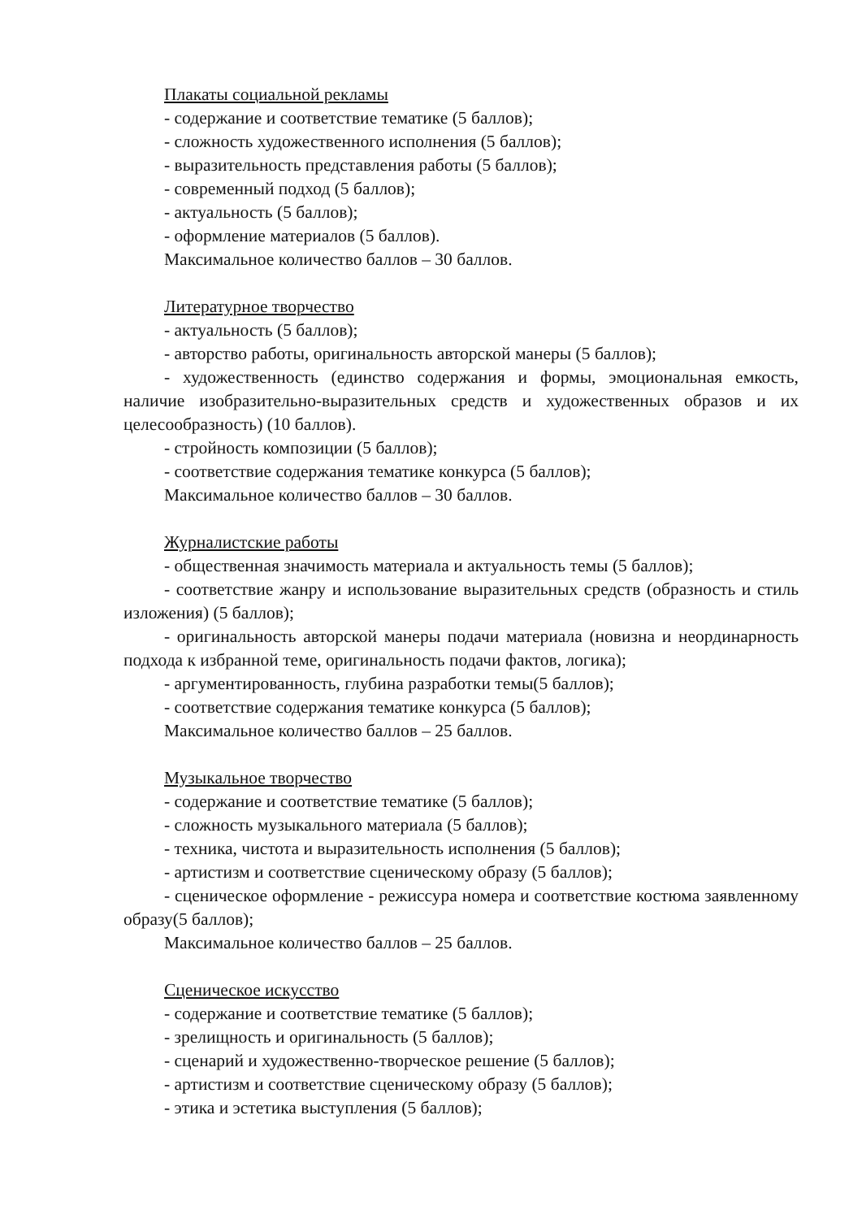Плакаты социальной рекламы
- содержание и соответствие тематике (5 баллов);
- сложность художественного исполнения (5 баллов);
- выразительность представления работы (5 баллов);
- современный подход (5 баллов);
- актуальность (5 баллов);
- оформление материалов (5 баллов).
Максимальное количество баллов – 30 баллов.
Литературное творчество
- актуальность (5 баллов);
- авторство работы, оригинальность авторской манеры (5 баллов);
- художественность (единство содержания и формы, эмоциональная емкость, наличие изобразительно-выразительных средств и художественных образов и их целесообразность) (10 баллов).
- стройность композиции (5 баллов);
- соответствие содержания тематике конкурса (5 баллов);
Максимальное количество баллов – 30 баллов.
Журналистские работы
- общественная значимость материала и актуальность темы (5 баллов);
- соответствие жанру и использование выразительных средств (образность и стиль изложения) (5 баллов);
- оригинальность авторской манеры подачи материала (новизна и неординарность подхода к избранной теме, оригинальность подачи фактов, логика);
- аргументированность, глубина разработки темы(5 баллов);
- соответствие содержания тематике конкурса (5 баллов);
Максимальное количество баллов – 25 баллов.
Музыкальное творчество
- содержание и соответствие тематике (5 баллов);
- сложность музыкального материала (5 баллов);
- техника, чистота и выразительность исполнения (5 баллов);
- артистизм и соответствие сценическому образу (5 баллов);
- сценическое оформление - режиссура номера и соответствие костюма заявленному образу(5 баллов);
Максимальное количество баллов – 25 баллов.
Сценическое искусство
- содержание и соответствие тематике (5 баллов);
- зрелищность и оригинальность (5 баллов);
- сценарий и художественно-творческое решение (5 баллов);
- артистизм и соответствие сценическому образу (5 баллов);
- этика и эстетика выступления (5 баллов);